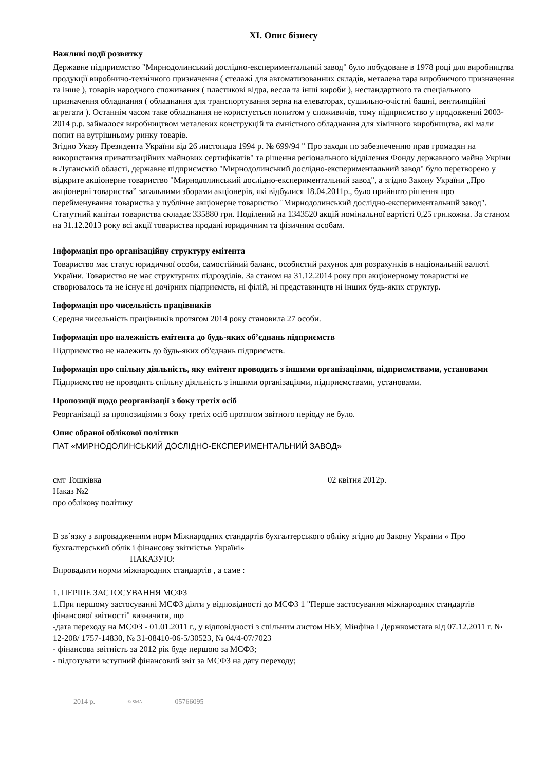XI. Опис бізнесу
Важливі події розвитку
Державне підприємство "Мирнодолинський дослідно-експериментальний завод" було побудоване в 1978 році для виробництва продукції виробничо-технічного призначення ( стелажі для автоматизованних складів, металева тара виробничого призначення та інше ), товарів народного споживання ( пластикові відра, весла та інші вироби ), нестандартного та спеціального призначення обладнання ( обладнання для транспортування зерна на елеваторах, сушильно-очістні башні, вентиляційні агрегати ). Останнім часом таке обладнання не користується попитом у споживичів, тому підприємство у продовженні 2003-2014 р.р. займалося виробництвом металевих конструкцій та ємністного обладнання для хімічного виробництва, які мали попит на вутрішньому ринку товарів.
Згідно Указу Президента України від 26 листопада 1994 р. № 699/94 " Про заходи по забезпеченню прав громадян на використання приватизаційних майнових сертифікатів" та рішення регіонального відділення Фонду державного майна Укріни в Луганській області, державне підприємство "Мирнодолинський дослідно-експериментальний завод" було перетворено у відкрите акціонерне товариство "Мирнодолинський дослідно-експериментальний завод", а згідно Закону України „Про акціонерні товариства” загальними зборами акціонерів, які відбулися 18.04.2011р., було прийнято рішення про перейменування товариства у публічне акціонерне товариство "Мирнодолинський дослідно-експериментальний завод". Статутний капітал товариства складає 335880 грн. Поділений на 1343520 акцій номінальної вартісті 0,25 грн.кожна. За станом на 31.12.2013 року всі акції товариства продані юридичним та фізичним особам.
Інформація про організаційну структуру емітента
Товариство має статус юридичної особи, самостійний баланс, особистий рахунок для розрахунків в національній валюті України. Товариство не має структурних підрозділів. За станом на 31.12.2014 року при акціонерному товаристві не створювалось та не існує ні дочірних підприємств, ні філій, ні представництв ні інших будь-яких структур.
Інформація про чисельність працівників
Середня чисельність працівників протягом 2014 року становила 27 особи.
Інформація про належність емітента до будь-яких об’єднань підприємств
Підприємство не належить до будь-яких об'єднань підприємств.
Інформація про спільну діяльність, яку емітент проводить з іншими організаціями, підприємствами, установами
Підприємство не проводить спільну діяльність з іншими організаціями, підприємствами, установами.
Пропозиції щодо реорганізації з боку третіх осіб
Реорганізації за пропозиціями з боку третіх осіб протягом звітного періоду не було.
Опис обраної облікової політики
ПАТ «МИРНОДОЛИНСЬКИЙ ДОСЛІДНО-ЕКСПЕРИМЕНТАЛЬНИЙ ЗАВОД»
смт Тошківка 02 квітня 2012р.
Наказ №2
про облікову політику
В зв`язку з впровадженням норм Міжнародних стандартів бухгалтерського обліку згідно до Закону України « Про бухгалтерський облік і фінансову звітністьв Україні»
НАКАЗУЮ:
Впровадити норми міжнародних стандартів , а саме :
1. ПЕРШЕ ЗАСТОСУВАННЯ МСФЗ
1.При першому застосуванні МСФЗ діяти у відповідності до МСФЗ 1 "Перше застосування міжнародних стандартів фінансової звітності" визначити, що
-дата переходу на МСФЗ - 01.01.2011 г., у відповідності з спільним листом НБУ, Мінфіна і Держкомстата від 07.12.2011 г. № 12-208/ 1757-14830, № 31-08410-06-5/30523, № 04/4-07/7023
- фінансова звітність за 2012 рік буде першою за МСФЗ;
- підготувати вступний фінансовий звіт за МСФЗ на дату переходу;
2014 р. © SMA 05766095